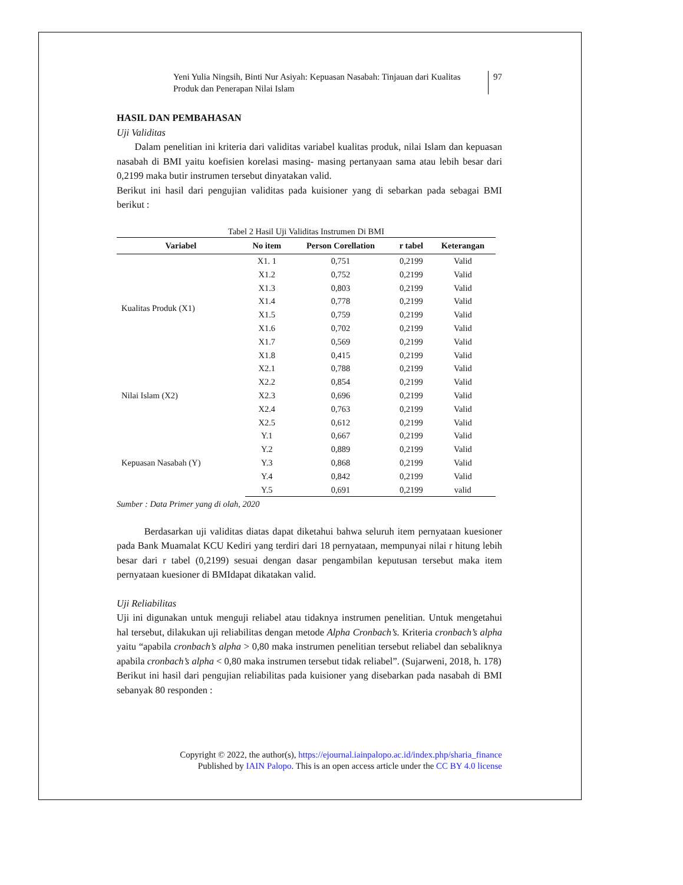Yeni Yulia Ningsih, Binti Nur Asiyah: Kepuasan Nasabah: Tinjauan dari Kualitas Produk dan Penerapan Nilai Islam
97
HASIL DAN PEMBAHASAN
Uji Validitas
Dalam penelitian ini kriteria dari validitas variabel kualitas produk, nilai Islam dan kepuasan nasabah di BMI yaitu koefisien korelasi masing- masing pertanyaan sama atau lebih besar dari 0,2199 maka butir instrumen tersebut dinyatakan valid.
Berikut ini hasil dari pengujian validitas pada kuisioner yang di sebarkan pada sebagai BMI berikut :
Tabel 2 Hasil Uji Validitas Instrumen Di BMI
| Variabel | No item | Person Corellation | r tabel | Keterangan |
| --- | --- | --- | --- | --- |
| Kualitas Produk (X1) | X1. 1 | 0,751 | 0,2199 | Valid |
| | X1.2 | 0,752 | 0,2199 | Valid |
| | X1.3 | 0,803 | 0,2199 | Valid |
| | X1.4 | 0,778 | 0,2199 | Valid |
| | X1.5 | 0,759 | 0,2199 | Valid |
| | X1.6 | 0,702 | 0,2199 | Valid |
| | X1.7 | 0,569 | 0,2199 | Valid |
| | X1.8 | 0,415 | 0,2199 | Valid |
| Nilai Islam (X2) | X2.1 | 0,788 | 0,2199 | Valid |
| | X2.2 | 0,854 | 0,2199 | Valid |
| | X2.3 | 0,696 | 0,2199 | Valid |
| | X2.4 | 0,763 | 0,2199 | Valid |
| | X2.5 | 0,612 | 0,2199 | Valid |
| Kepuasan Nasabah (Y) | Y.1 | 0,667 | 0,2199 | Valid |
| | Y.2 | 0,889 | 0,2199 | Valid |
| | Y.3 | 0,868 | 0,2199 | Valid |
| | Y.4 | 0,842 | 0,2199 | Valid |
| | Y.5 | 0,691 | 0,2199 | valid |
Sumber : Data Primer yang di olah, 2020
Berdasarkan uji validitas diatas dapat diketahui bahwa seluruh item pernyataan kuesioner pada Bank Muamalat KCU Kediri yang terdiri dari 18 pernyataan, mempunyai nilai r hitung lebih besar dari r tabel (0,2199) sesuai dengan dasar pengambilan keputusan tersebut maka item pernyataan kuesioner di BMIdapat dikatakan valid.
Uji Reliabilitas
Uji ini digunakan untuk menguji reliabel atau tidaknya instrumen penelitian. Untuk mengetahui hal tersebut, dilakukan uji reliabilitas dengan metode Alpha Cronbach’s. Kriteria cronbach’s alpha yaitu “apabila cronbach’s alpha > 0,80 maka instrumen penelitian tersebut reliabel dan sebaliknya apabila cronbach’s alpha < 0,80 maka instrumen tersebut tidak reliabel”. (Sujarweni, 2018, h. 178)
Berikut ini hasil dari pengujian reliabilitas pada kuisioner yang disebarkan pada nasabah di BMI sebanyak 80 responden :
Copyright © 2022, the author(s), https://ejournal.iainpalopo.ac.id/index.php/sharia_finance
Published by IAIN Palopo. This is an open access article under the CC BY 4.0 license